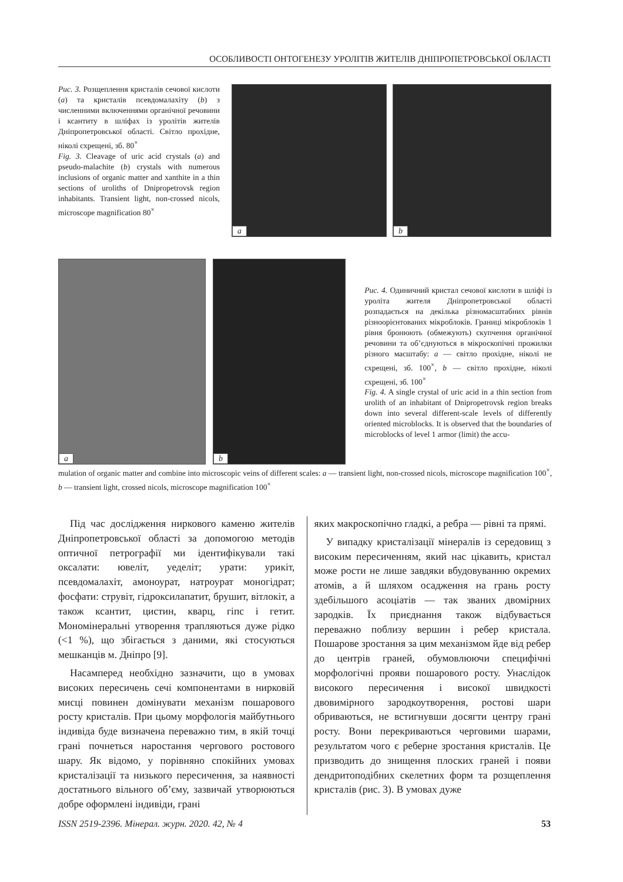ОСОБЛИВОСТІ ОНТОГЕНЕЗУ УРОЛІТІВ ЖИТЕЛІВ ДНІПРОПЕТРОВСЬКОЇ ОБЛАСТІ
Рис. 3. Розщеплення кристалів сечової кислоти (a) та кристалів псевдомалахіту (b) з численними включеннями органічної речовини і ксантиту в шліфах із уролітів жителів Дніпропетровської області. Світло прохідне, ніколі схрещені, зб. 80<sup>×</sup>
Fig. 3. Cleavage of uric acid crystals (a) and pseudo-malachite (b) crystals with numerous inclusions of organic matter and xanthite in a thin sections of uroliths of Dnipropetrovsk region inhabitants. Transient light, non-crossed nicols, microscope magnification 80<sup>×</sup>
a
b
a
b
Рис. 4. Одиничний кристал сечової кислоти в шліфі із уроліта жителя Дніпропетровської області розпадається на декілька різномасштабних рівнів різноорієнтованих мікроблоків. Границі мікроблоків 1 рівня бронюють (обмежують) скупчення органічної речовини та об’єднуються в мікроскопічні прожилки різного масштабу: a — світло прохідне, ніколі не схрещені, зб. 100<sup>×</sup>, b — світло прохідне, ніколі схрещені, зб. 100<sup>×</sup>
Fig. 4. A single crystal of uric acid in a thin section from urolith of an inhabitant of Dnipropetrovsk region breaks down into several different-scale levels of differently oriented microblocks. It is observed that the boundaries of microblocks of level 1 armor (limit) the accu-
mulation of organic matter and combine into microscopic veins of different scales: a — transient light, non-crossed nicols, microscope magnification 100<sup>×</sup>, b — transient light, crossed nicols, microscope magnification 100<sup>×</sup>
Під час дослідження ниркового каменю жителів Дніпропетровської області за допомогою методів оптичної петрографії ми ідентифікували такі оксалати: ювеліт, уеделіт; урати: урикіт, псевдомалахіт, амоноурат, натроурат моногідрат; фосфати: струвіт, гідроксилапатит, брушит, вітлокіт, а також ксантит, цистин, кварц, гіпс і гетит. Мономінеральні утворення трапляються дуже рідко (<1 %), що збігається з даними, які стосуються мешканців м. Дніпро [9].
Насамперед необхідно зазначити, що в умовах високих пересичень сечі компонентами в нирковій мисці повинен домінувати механізм пошарового росту кристалів. При цьому морфологія майбутнього індивіда буде визначена переважно тим, в якій точці грані почнеться наростання чергового ростового шару. Як відомо, у порівняно спокійних умовах кристалізації та низького пересичення, за наявності достатнього вільного об’єму, зазвичай утворюються добре оформлені індивіди, грані
яких макроскопічно гладкі, а ребра — рівні та прямі.
У випадку кристалізації мінералів із середовищ з високим пересиченням, який нас цікавить, кристал може рости не лише завдяки вбудовуванню окремих атомів, а й шляхом осадження на грань росту здебільшого асоціатів — так званих двомірних зародків. Їх приєднання також відбувається переважно поблизу вершин і ребер кристала. Пошарове зростання за цим механізмом йде від ребер до центрів граней, обумовлюючи специфічні морфологічні прояви пошарового росту. Унаслідок високого пересичення і високої швидкості двовимірного зародкоутворення, ростові шари обриваються, не встигнувши досягти центру грані росту. Вони перекриваються черговими шарами, результатом чого є реберне зростання кристалів. Це призводить до знищення плоских граней і появи дендритоподібних скелетних форм та розщеплення кристалів (рис. 3). В умовах дуже
ISSN 2519-2396. Мінерал. журн. 2020. 42, № 4 53